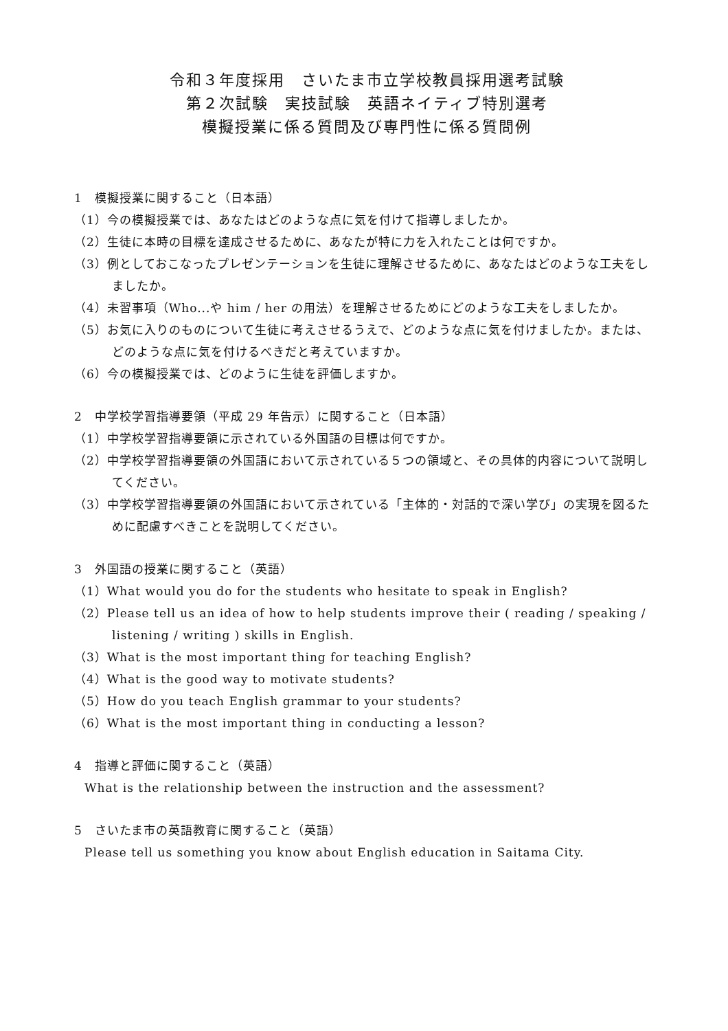令和３年度採用　さいたま市立学校教員採用選考試験
第２次試験　実技試験　英語ネイティブ特別選考
模擬授業に係る質問及び専門性に係る質問例
1　模擬授業に関すること（日本語）
（1）今の模擬授業では、あなたはどのような点に気を付けて指導しましたか。
（2）生徒に本時の目標を達成させるために、あなたが特に力を入れたことは何ですか。
（3）例としておこなったプレゼンテーションを生徒に理解させるために、あなたはどのような工夫をしましたか。
（4）未習事項（Who...や him / her の用法）を理解させるためにどのような工夫をしましたか。
（5）お気に入りのものについて生徒に考えさせるうえで、どのような点に気を付けましたか。または、どのような点に気を付けるべきだと考えていますか。
（6）今の模擬授業では、どのように生徒を評価しますか。
2　中学校学習指導要領（平成 29 年告示）に関すること（日本語）
（1）中学校学習指導要領に示されている外国語の目標は何ですか。
（2）中学校学習指導要領の外国語において示されている５つの領域と、その具体的内容について説明してください。
（3）中学校学習指導要領の外国語において示されている「主体的・対話的で深い学び」の実現を図るために配慮すべきことを説明してください。
3　外国語の授業に関すること（英語）
（1）What would you do for the students who hesitate to speak in English?
（2）Please tell us an idea of how to help students improve their ( reading / speaking / listening / writing ) skills in English.
（3）What is the most important thing for teaching English?
（4）What is the good way to motivate students?
（5）How do you teach English grammar to your students?
（6）What is the most important thing in conducting a lesson?
4　指導と評価に関すること（英語）
What is the relationship between the instruction and the assessment?
5　さいたま市の英語教育に関すること（英語）
Please tell us something you know about English education in Saitama City.